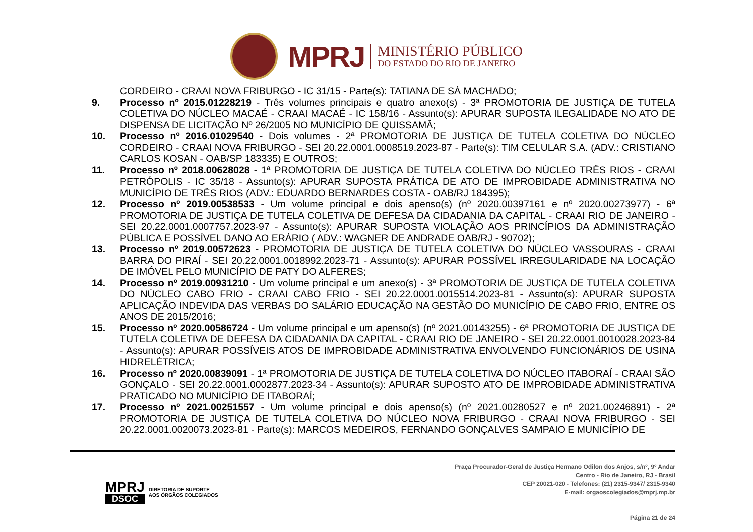MPRJ
MINISTÉRIO PÚBLICO
DO ESTADO DO RIO DE JANEIRO
CORDEIRO - CRAAI NOVA FRIBURGO - IC 31/15 - Parte(s): TATIANA DE SÁ MACHADO;
9. Processo nº 2015.01228219 - Três volumes principais e quatro anexo(s) - 3ª PROMOTORIA DE JUSTIÇA DE TUTELA COLETIVA DO NÚCLEO MACAÉ - CRAAI MACAÉ - IC 158/16 - Assunto(s): APURAR SUPOSTA ILEGALIDADE NO ATO DE DISPENSA DE LICITAÇÃO Nº 26/2005 NO MUNICÍPIO DE QUISSAMÃ;
10. Processo nº 2016.01029540 - Dois volumes - 2ª PROMOTORIA DE JUSTIÇA DE TUTELA COLETIVA DO NÚCLEO CORDEIRO - CRAAI NOVA FRIBURGO - SEI 20.22.0001.0008519.2023-87 - Parte(s): TIM CELULAR S.A. (ADV.: CRISTIANO CARLOS KOSAN - OAB/SP 183335) E OUTROS;
11. Processo nº 2018.00628028 - 1ª PROMOTORIA DE JUSTIÇA DE TUTELA COLETIVA DO NÚCLEO TRÊS RIOS - CRAAI PETRÓPOLIS - IC 35/18 - Assunto(s): APURAR SUPOSTA PRÁTICA DE ATO DE IMPROBIDADE ADMINISTRATIVA NO MUNICÍPIO DE TRÊS RIOS (ADV.: EDUARDO BERNARDES COSTA - OAB/RJ 184395);
12. Processo nº 2019.00538533 - Um volume principal e dois apenso(s) (nº 2020.00397161 e nº 2020.00273977) - 6ª PROMOTORIA DE JUSTIÇA DE TUTELA COLETIVA DE DEFESA DA CIDADANIA DA CAPITAL - CRAAI RIO DE JANEIRO - SEI 20.22.0001.0007757.2023-97 - Assunto(s): APURAR SUPOSTA VIOLAÇÃO AOS PRINCÍPIOS DA ADMINISTRAÇÃO PÚBLICA E POSSÍVEL DANO AO ERÁRIO ( ADV.: WAGNER DE ANDRADE OAB/RJ - 90702);
13. Processo nº 2019.00572623 - PROMOTORIA DE JUSTIÇA DE TUTELA COLETIVA DO NÚCLEO VASSOURAS - CRAAI BARRA DO PIRAÍ - SEI 20.22.0001.0018992.2023-71 - Assunto(s): APURAR POSSÍVEL IRREGULARIDADE NA LOCAÇÃO DE IMÓVEL PELO MUNICÍPIO DE PATY DO ALFERES;
14. Processo nº 2019.00931210 - Um volume principal e um anexo(s) - 3ª PROMOTORIA DE JUSTIÇA DE TUTELA COLETIVA DO NÚCLEO CABO FRIO - CRAAI CABO FRIO - SEI 20.22.0001.0015514.2023-81 - Assunto(s): APURAR SUPOSTA APLICAÇÃO INDEVIDA DAS VERBAS DO SALÁRIO EDUCAÇÃO NA GESTÃO DO MUNICÍPIO DE CABO FRIO, ENTRE OS ANOS DE 2015/2016;
15. Processo nº 2020.00586724 - Um volume principal e um apenso(s) (nº 2021.00143255) - 6ª PROMOTORIA DE JUSTIÇA DE TUTELA COLETIVA DE DEFESA DA CIDADANIA DA CAPITAL - CRAAI RIO DE JANEIRO - SEI 20.22.0001.0010028.2023-84 - Assunto(s): APURAR POSSÍVEIS ATOS DE IMPROBIDADE ADMINISTRATIVA ENVOLVENDO FUNCIONÁRIOS DE USINA HIDRELÉTRICA;
16. Processo nº 2020.00839091 - 1ª PROMOTORIA DE JUSTIÇA DE TUTELA COLETIVA DO NÚCLEO ITABORAÍ - CRAAI SÃO GONÇALO - SEI 20.22.0001.0002877.2023-34 - Assunto(s): APURAR SUPOSTO ATO DE IMPROBIDADE ADMINISTRATIVA PRATICADO NO MUNICÍPIO DE ITABORAÍ;
17. Processo nº 2021.00251557 - Um volume principal e dois apenso(s) (nº 2021.00280527 e nº 2021.00246891) - 2ª PROMOTORIA DE JUSTIÇA DE TUTELA COLETIVA DO NÚCLEO NOVA FRIBURGO - CRAAI NOVA FRIBURGO - SEI 20.22.0001.0020073.2023-81 - Parte(s): MARCOS MEDEIROS, FERNANDO GONÇALVES SAMPAIO E MUNICÍPIO DE
MPRJ
DSOC
DIRETORIA DE SUPORTE
AOS ÓRGÃOS COLEGIADOS
Praça Procurador-Geral de Justiça Hermano Odilon dos Anjos, s/nº, 9º Andar
Centro - Rio de Janeiro, RJ - Brasil
CEP 20021-020 - Telefones: (21) 2315-9347/ 2315-9340
E-mail: orgaoscolegiados@mprj.mp.br
Página 21 de 24